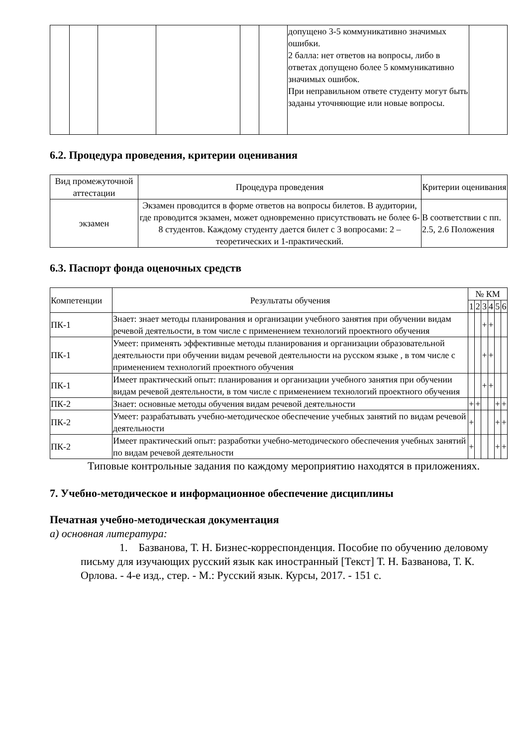| | | | | | | допущено 3-5 коммуникативно значимых ошибки. 2 балла: нет ответов на вопросы, либо в ответах допущено более 5 коммуникативно значимых ошибок. При неправильном ответе студенту могут быть заданы уточняющие или новые вопросы. | |
6.2. Процедура проведения, критерии оценивания
| Вид промежуточной аттестации | Процедура проведения | Критерии оценивания |
| --- | --- | --- |
| экзамен | Экзамен проводится в форме ответов на вопросы билетов. В аудитории, где проводится экзамен, может одновременно присутствовать не более 6-8 студентов. Каждому студенту дается билет с 3 вопросами: 2 – теоретических и 1-практический. | В соответствии с пп. 2.5, 2.6 Положения |
6.3. Паспорт фонда оценочных средств
| Компетенции | Результаты обучения | № КМ | | | | | |
| --- | --- | --- | --- | --- | --- | --- | --- |
| | | 1 | 2 | 3 | 4 | 5 | 6 |
| ПК-1 | Знает: знает методы планирования и организации учебного занятия при обучении видам речевой деятельости, в том числе с применением технологий проектного обучения | | | + | + | | |
| ПК-1 | Умеет: применять эффективные методы планирования и организации образовательной деятельности при обучении видам речевой деятельности на русском языке , в том числе с применением технологий проектного обучения | | | + | + | | |
| ПК-1 | Имеет практический опыт: планирования и организации учебного занятия при обучении видам речевой деятельности, в том числе с применением технологий проектного обучения | | | + | + | | |
| ПК-2 | Знает: основные методы обучения видам речевой деятельности | + | + | | | + | + |
| ПК-2 | Умеет: разрабатывать учебно-методическое обеспечение учебных занятий по видам речевой деятельности | + | | | | + | + |
| ПК-2 | Имеет практический опыт: разработки учебно-методического обеспечения учебных занятий по видам речевой деятельности | + | | | | + | + |
Типовые контрольные задания по каждому мероприятию находятся в приложениях.
7. Учебно-методическое и информационное обеспечение дисциплины
Печатная учебно-методическая документация
а) основная литература:
1. Базванова, Т. Н. Бизнес-корреспонденция. Пособие по обучению деловому письму для изучающих русский язык как иностранный [Текст] Т. Н. Базванова, Т. К. Орлова. - 4-е изд., стер. - М.: Русский язык. Курсы, 2017. - 151 с.